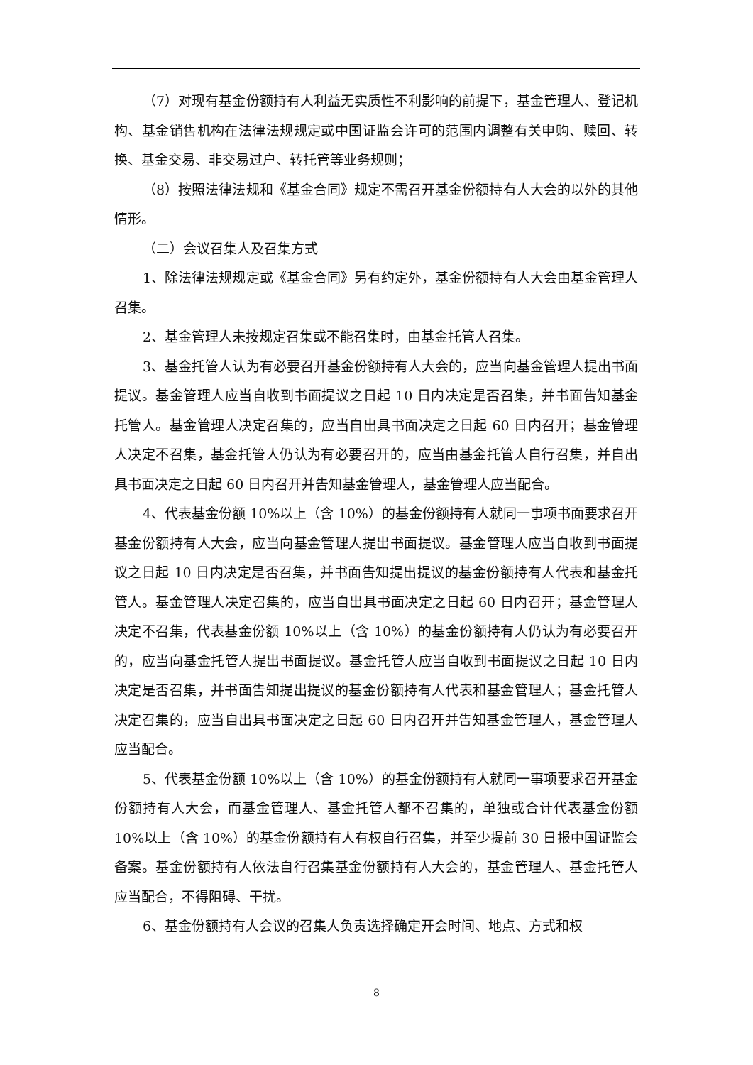（7）对现有基金份额持有人利益无实质性不利影响的前提下，基金管理人、登记机构、基金销售机构在法律法规规定或中国证监会许可的范围内调整有关申购、赎回、转换、基金交易、非交易过户、转托管等业务规则；
（8）按照法律法规和《基金合同》规定不需召开基金份额持有人大会的以外的其他情形。
（二）会议召集人及召集方式
1、除法律法规规定或《基金合同》另有约定外，基金份额持有人大会由基金管理人召集。
2、基金管理人未按规定召集或不能召集时，由基金托管人召集。
3、基金托管人认为有必要召开基金份额持有人大会的，应当向基金管理人提出书面提议。基金管理人应当自收到书面提议之日起 10 日内决定是否召集，并书面告知基金托管人。基金管理人决定召集的，应当自出具书面决定之日起 60 日内召开；基金管理人决定不召集，基金托管人仍认为有必要召开的，应当由基金托管人自行召集，并自出具书面决定之日起 60 日内召开并告知基金管理人，基金管理人应当配合。
4、代表基金份额 10%以上（含 10%）的基金份额持有人就同一事项书面要求召开基金份额持有人大会，应当向基金管理人提出书面提议。基金管理人应当自收到书面提议之日起 10 日内决定是否召集，并书面告知提出提议的基金份额持有人代表和基金托管人。基金管理人决定召集的，应当自出具书面决定之日起 60 日内召开；基金管理人决定不召集，代表基金份额 10%以上（含 10%）的基金份额持有人仍认为有必要召开的，应当向基金托管人提出书面提议。基金托管人应当自收到书面提议之日起 10 日内决定是否召集，并书面告知提出提议的基金份额持有人代表和基金管理人；基金托管人决定召集的，应当自出具书面决定之日起 60 日内召开并告知基金管理人，基金管理人应当配合。
5、代表基金份额 10%以上（含 10%）的基金份额持有人就同一事项要求召开基金份额持有人大会，而基金管理人、基金托管人都不召集的，单独或合计代表基金份额 10%以上（含 10%）的基金份额持有人有权自行召集，并至少提前 30 日报中国证监会备案。基金份额持有人依法自行召集基金份额持有人大会的，基金管理人、基金托管人应当配合，不得阻碍、干扰。
6、基金份额持有人会议的召集人负责选择确定开会时间、地点、方式和权
8